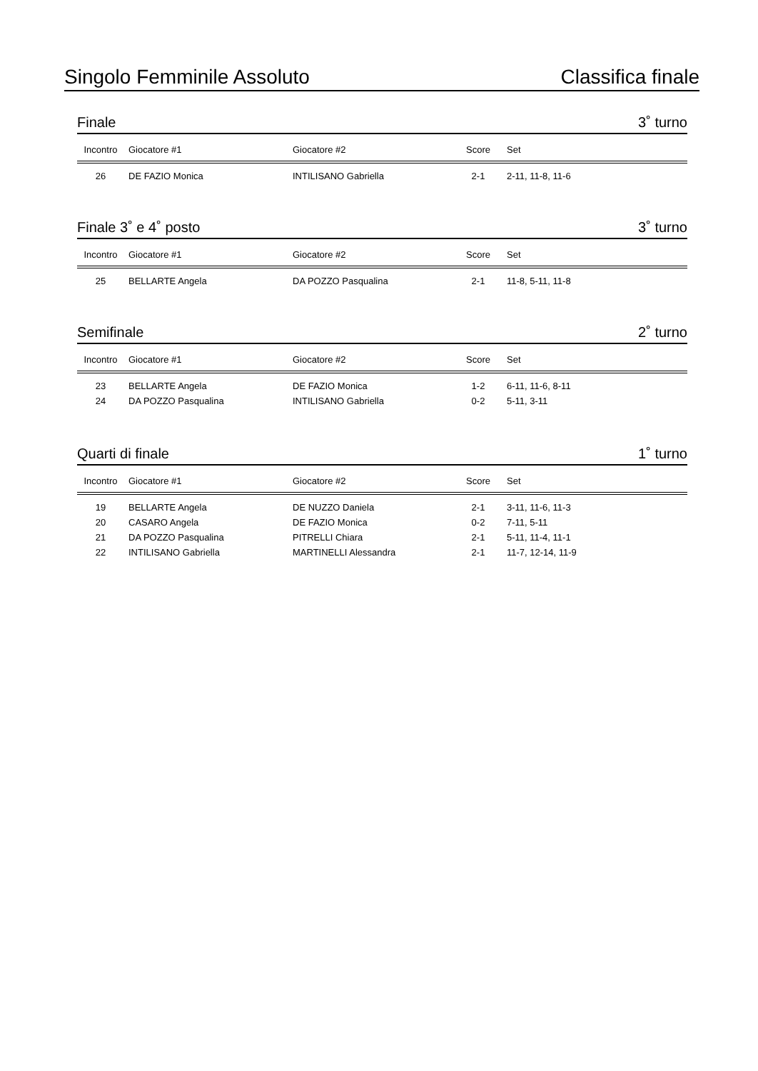Singolo Femminile Assoluto Classifica finale
Finale 3˚ turno
| Incontro | Giocatore #1 | Giocatore #2 | Score | Set |
| --- | --- | --- | --- | --- |
| 26 | DE FAZIO Monica | INTILISANO Gabriella | 2-1 | 2-11, 11-8, 11-6 |
Finale 3˚ e 4˚ posto 3˚ turno
| Incontro | Giocatore #1 | Giocatore #2 | Score | Set |
| --- | --- | --- | --- | --- |
| 25 | BELLARTE Angela | DA POZZO Pasqualina | 2-1 | 11-8, 5-11, 11-8 |
Semifinale 2˚ turno
| Incontro | Giocatore #1 | Giocatore #2 | Score | Set |
| --- | --- | --- | --- | --- |
| 23 | BELLARTE Angela | DE FAZIO Monica | 1-2 | 6-11, 11-6, 8-11 |
| 24 | DA POZZO Pasqualina | INTILISANO Gabriella | 0-2 | 5-11, 3-11 |
Quarti di finale 1˚ turno
| Incontro | Giocatore #1 | Giocatore #2 | Score | Set |
| --- | --- | --- | --- | --- |
| 19 | BELLARTE Angela | DE NUZZO Daniela | 2-1 | 3-11, 11-6, 11-3 |
| 20 | CASARO Angela | DE FAZIO Monica | 0-2 | 7-11, 5-11 |
| 21 | DA POZZO Pasqualina | PITRELLI Chiara | 2-1 | 5-11, 11-4, 11-1 |
| 22 | INTILISANO Gabriella | MARTINELLI Alessandra | 2-1 | 11-7, 12-14, 11-9 |